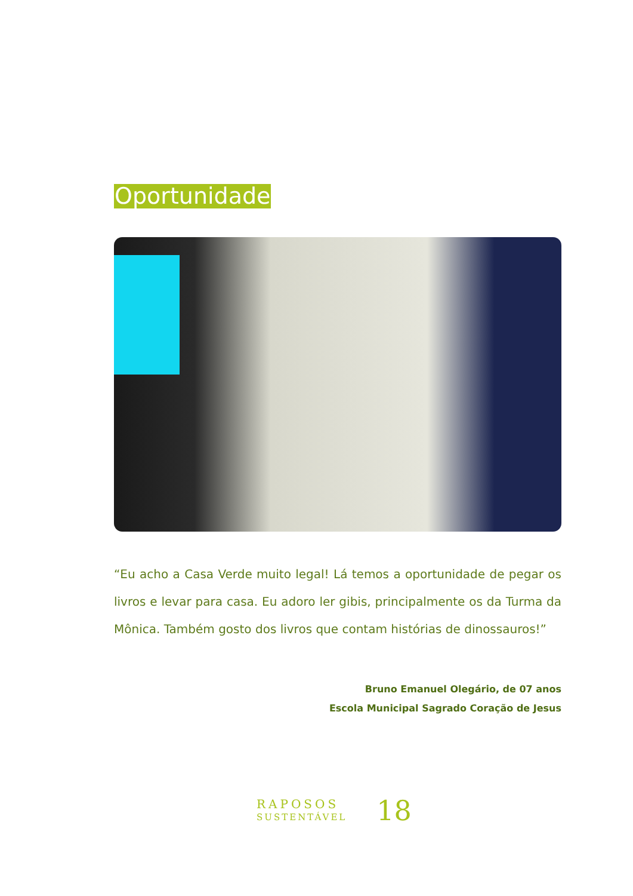Oportunidade
“Eu acho a Casa Verde muito legal! Lá temos a oportunidade de pegar os livros e levar para casa. Eu adoro ler gibis, principalmente os da Turma da Mônica. Também gosto dos livros que contam histórias de dinossauros!”
Bruno Emanuel Olegário, de 07 anos
Escola Municipal Sagrado Coração de Jesus
RAPOSOS
SUSTENTÁVEL
18